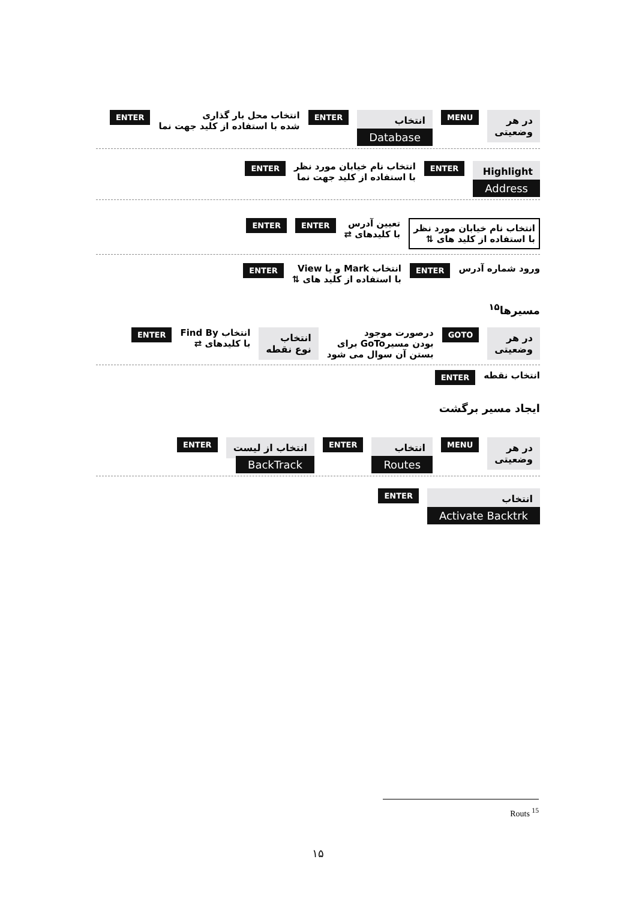در هر
وضعیتی
MENU
انتخاب
Database
ENTER
انتخاب محل بار گذاری
شده با استفاده از کلید جهت نما
ENTER
Highlight
Address
ENTER
انتخاب نام خیابان مورد نظر
با استفاده از کلید جهت نما
ENTER
انتخاب نام خیابان مورد نظر
با استفاده از کلید های ⇅
تعیین آدرس
با کلیدهای ⇄
ENTER ENTER
ورود شماره آدرس
ENTER
انتخاب Mark و یا View
با استفاده از کلید های ⇅
ENTER
مسیرها<sup>۱۵</sup>
در هر
وضعیتی
GOTO
درصورت موجود
بودن مسیرGoTo برای
بستن آن سوال می شود
انتخاب
نوع نقطه
انتخاب Find By
با کلیدهای ⇄
ENTER
انتخاب نقطه
ENTER
ایجاد مسیر برگشت
در هر
وضعیتی
MENU
انتخاب
Routes
ENTER
انتخاب از لیست
BackTrack
ENTER
انتخاب
Activate Backtrk
ENTER
Routs <sup>15</sup>
۱۵